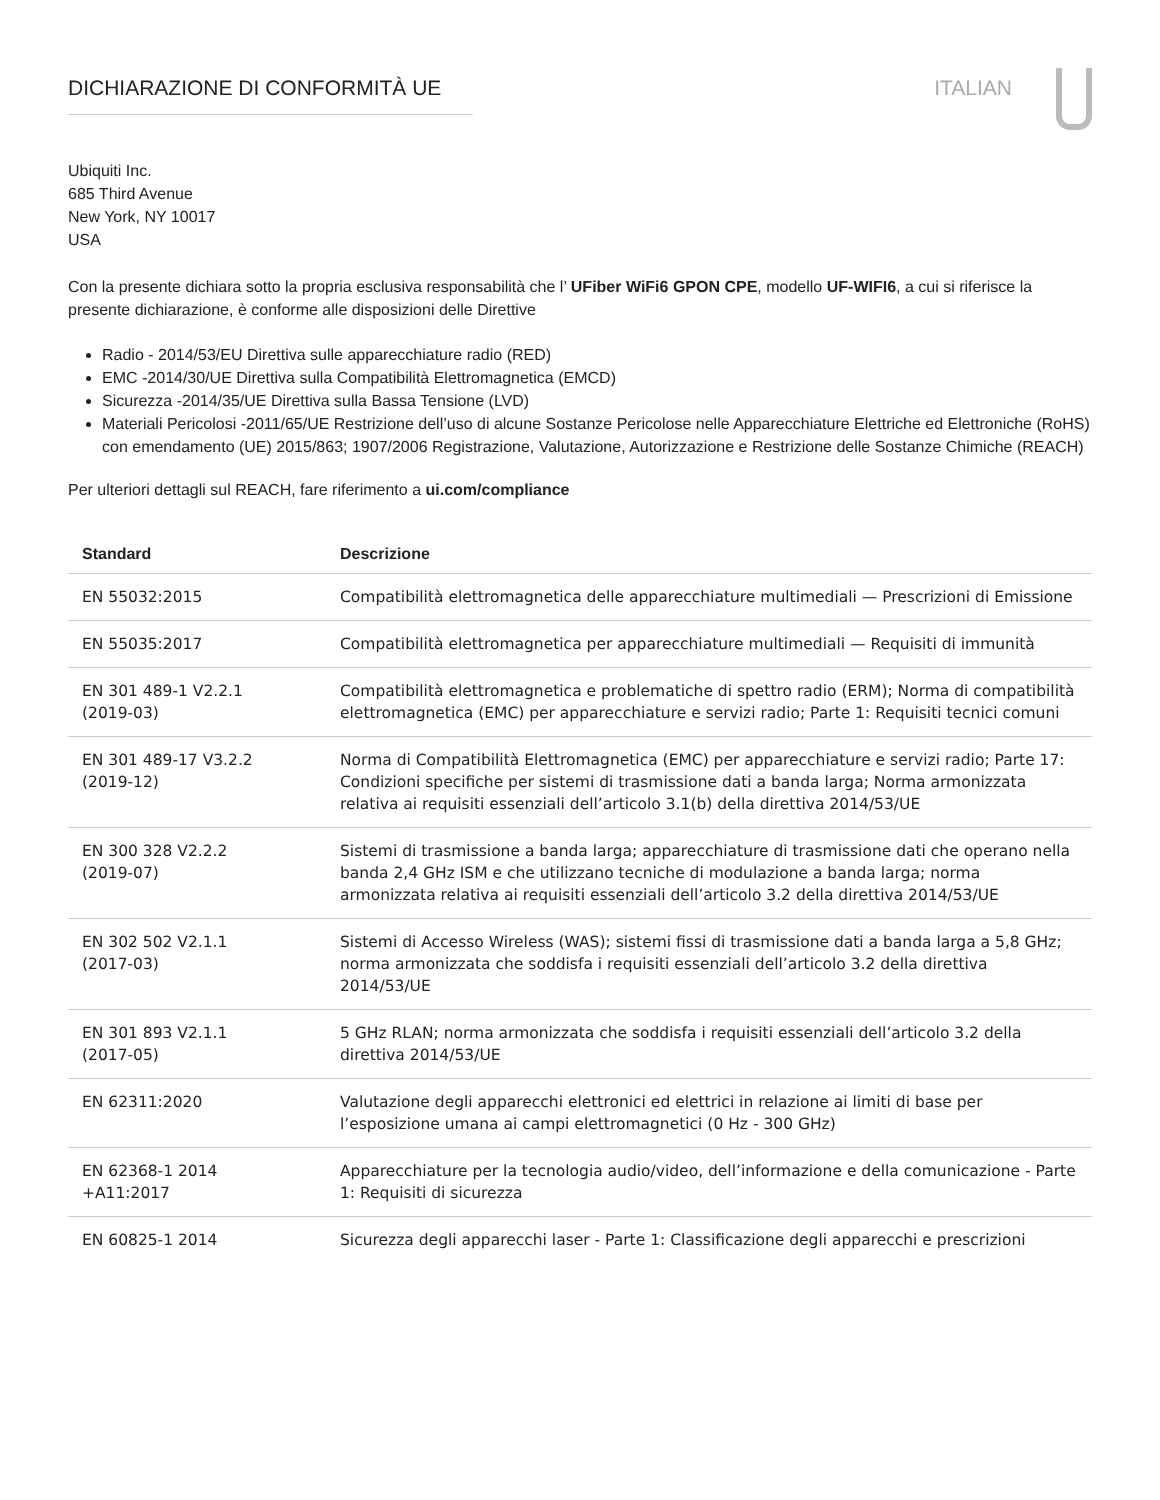DICHIARAZIONE DI CONFORMITÀ UE ITALIAN
Ubiquiti Inc.
685 Third Avenue
New York, NY 10017
USA
Con la presente dichiara sotto la propria esclusiva responsabilità che l’ UFiber WiFi6 GPON CPE, modello UF-WIFI6, a cui si riferisce la presente dichiarazione, è conforme alle disposizioni delle Direttive
Radio - 2014/53/EU Direttiva sulle apparecchiature radio (RED)
EMC -2014/30/UE Direttiva sulla Compatibilità Elettromagnetica (EMCD)
Sicurezza -2014/35/UE Direttiva sulla Bassa Tensione (LVD)
Materiali Pericolosi -2011/65/UE Restrizione dell’uso di alcune Sostanze Pericolose nelle Apparecchiature Elettriche ed Elettroniche (RoHS) con emendamento (UE) 2015/863; 1907/2006 Registrazione, Valutazione, Autorizzazione e Restrizione delle Sostanze Chimiche (REACH)
Per ulteriori dettagli sul REACH, fare riferimento a ui.com/compliance
| Standard | Descrizione |
| --- | --- |
| EN 55032:2015 | Compatibilità elettromagnetica delle apparecchiature multimediali — Prescrizioni di Emissione |
| EN 55035:2017 | Compatibilità elettromagnetica per apparecchiature multimediali — Requisiti di immunità |
| EN 301 489-1 V2.2.1 (2019-03) | Compatibilità elettromagnetica e problematiche di spettro radio (ERM); Norma di compatibilità elettromagnetica (EMC) per apparecchiature e servizi radio; Parte 1: Requisiti tecnici comuni |
| EN 301 489-17 V3.2.2 (2019-12) | Norma di Compatibilità Elettromagnetica (EMC) per apparecchiature e servizi radio; Parte 17: Condizioni specifiche per sistemi di trasmissione dati a banda larga; Norma armonizzata relativa ai requisiti essenziali dell’articolo 3.1(b) della direttiva 2014/53/UE |
| EN 300 328 V2.2.2 (2019-07) | Sistemi di trasmissione a banda larga; apparecchiature di trasmissione dati che operano nella banda 2,4 GHz ISM e che utilizzano tecniche di modulazione a banda larga; norma armonizzata relativa ai requisiti essenziali dell’articolo 3.2 della direttiva 2014/53/UE |
| EN 302 502 V2.1.1 (2017-03) | Sistemi di Accesso Wireless (WAS); sistemi fissi di trasmissione dati a banda larga a 5,8 GHz; norma armonizzata che soddisfa i requisiti essenziali dell’articolo 3.2 della direttiva 2014/53/UE |
| EN 301 893 V2.1.1 (2017-05) | 5 GHz RLAN; norma armonizzata che soddisfa i requisiti essenziali dell’articolo 3.2 della direttiva 2014/53/UE |
| EN 62311:2020 | Valutazione degli apparecchi elettronici ed elettrici in relazione ai limiti di base per l’esposizione umana ai campi elettromagnetici (0 Hz - 300 GHz) |
| EN 62368-1 2014 +A11:2017 | Apparecchiature per la tecnologia audio/video, dell’informazione e della comunicazione - Parte 1: Requisiti di sicurezza |
| EN 60825-1 2014 | Sicurezza degli apparecchi laser - Parte 1: Classificazione degli apparecchi e prescrizioni |